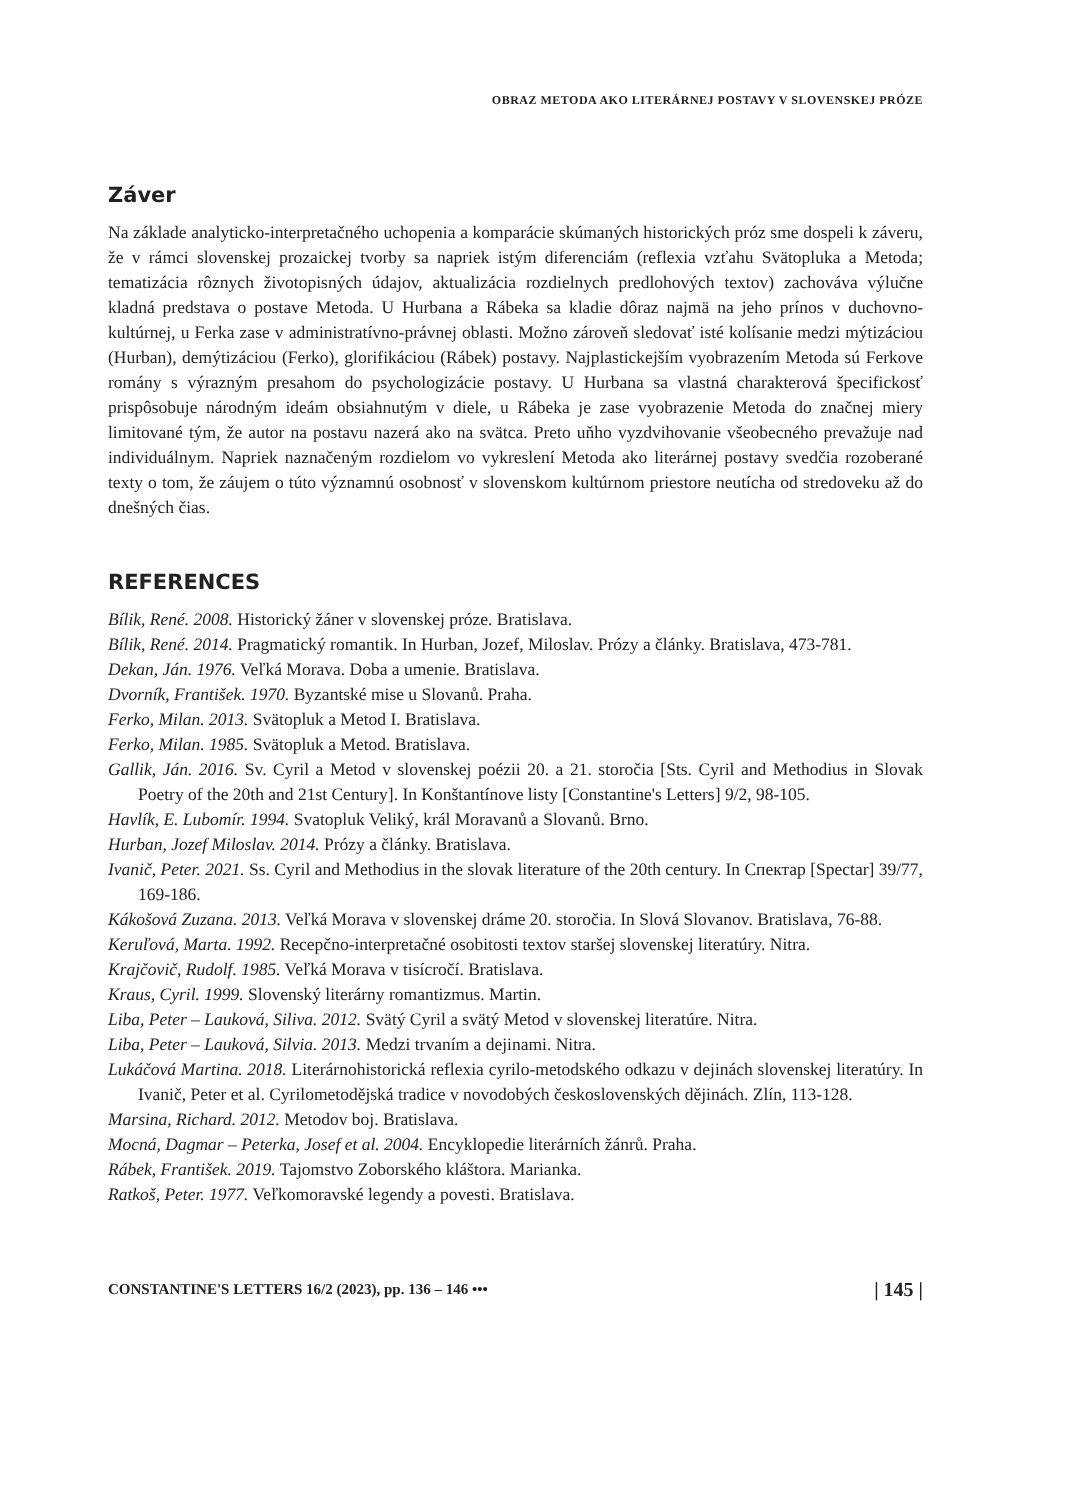OBRAZ METODA AKO LITERÁRNEJ POSTAVY V SLOVENSKEJ PRÓZE
Záver
Na základe analyticko-interpretačného uchopenia a komparácie skúmaných historických próz sme dospeli k záveru, že v rámci slovenskej prozaickej tvorby sa napriek istým diferenciám (reflexia vzťahu Svätopluka a Metoda; tematizácia rôznych životopisných údajov, aktualizácia rozdielnych predlohových textov) zachováva výlučne kladná predstava o postave Metoda. U Hurbana a Rábeka sa kladie dôraz najmä na jeho prínos v duchovno-kultúrnej, u Ferka zase v administratívno-právnej oblasti. Možno zároveň sledovať isté kolísanie medzi mýtizáciou (Hurban), demýtizáciou (Ferko), glorifikáciou (Rábek) postavy. Najplastickejším vyobrazením Metoda sú Ferkove romány s výrazným presahom do psychologizácie postavy. U Hurbana sa vlastná charakterová špecifickosť prispôsobuje národným ideám obsiahnutým v diele, u Rábeka je zase vyobrazenie Metoda do značnej miery limitované tým, že autor na postavu nazerá ako na svätca. Preto uňho vyzdvihovanie všeobecného prevažuje nad individuálnym. Napriek naznačeným rozdielom vo vykreslení Metoda ako literárnej postavy svedčia rozoberané texty o tom, že záujem o túto významnú osobnosť v slovenskom kultúrnom priestore neutícha od stredoveku až do dnešných čias.
REFERENCES
Bílik, René. 2008. Historický žáner v slovenskej próze. Bratislava.
Bílik, René. 2014. Pragmatický romantik. In Hurban, Jozef, Miloslav. Prózy a články. Bratislava, 473-781.
Dekan, Ján. 1976. Veľká Morava. Doba a umenie. Bratislava.
Dvorník, František. 1970. Byzantské mise u Slovanů. Praha.
Ferko, Milan. 2013. Svätopluk a Metod I. Bratislava.
Ferko, Milan. 1985. Svätopluk a Metod. Bratislava.
Gallik, Ján. 2016. Sv. Cyril a Metod v slovenskej poézii 20. a 21. storočia [Sts. Cyril and Methodius in Slovak Poetry of the 20th and 21st Century]. In Konštantínove listy [Constantine's Letters] 9/2, 98-105.
Havlík, E. Lubomír. 1994. Svatopluk Veliký, král Moravanů a Slovanů. Brno.
Hurban, Jozef Miloslav. 2014. Prózy a články. Bratislava.
Ivanič, Peter. 2021. Ss. Cyril and Methodius in the slovak literature of the 20th century. In Спектар [Spectar] 39/77, 169-186.
Kákošová Zuzana. 2013. Veľká Morava v slovenskej dráme 20. storočia. In Slová Slovanov. Bratislava, 76-88.
Keruľová, Marta. 1992. Recepčno-interpretačné osobitosti textov staršej slovenskej literatúry. Nitra.
Krajčovič, Rudolf. 1985. Veľká Morava v tisícročí. Bratislava.
Kraus, Cyril. 1999. Slovenský literárny romantizmus. Martin.
Liba, Peter – Lauková, Siliva. 2012. Svätý Cyril a svätý Metod v slovenskej literatúre. Nitra.
Liba, Peter – Lauková, Silvia. 2013. Medzi trvaním a dejinami. Nitra.
Lukáčová Martina. 2018. Literárnohistorická reflexia cyrilo-metodského odkazu v dejinách slovenskej literatúry. In Ivanič, Peter et al. Cyrilometodějská tradice v novodobých československých dějinách. Zlín, 113-128.
Marsina, Richard. 2012. Metodov boj. Bratislava.
Mocná, Dagmar – Peterka, Josef et al. 2004. Encyklopedie literárních žánrů. Praha.
Rábek, František. 2019. Tajomstvo Zoborského kláštora. Marianka.
Ratkoš, Peter. 1977. Veľkomoravské legendy a povesti. Bratislava.
CONSTANTINE'S LETTERS 16/2 (2023), pp. 136 – 146 ••• | 145 |